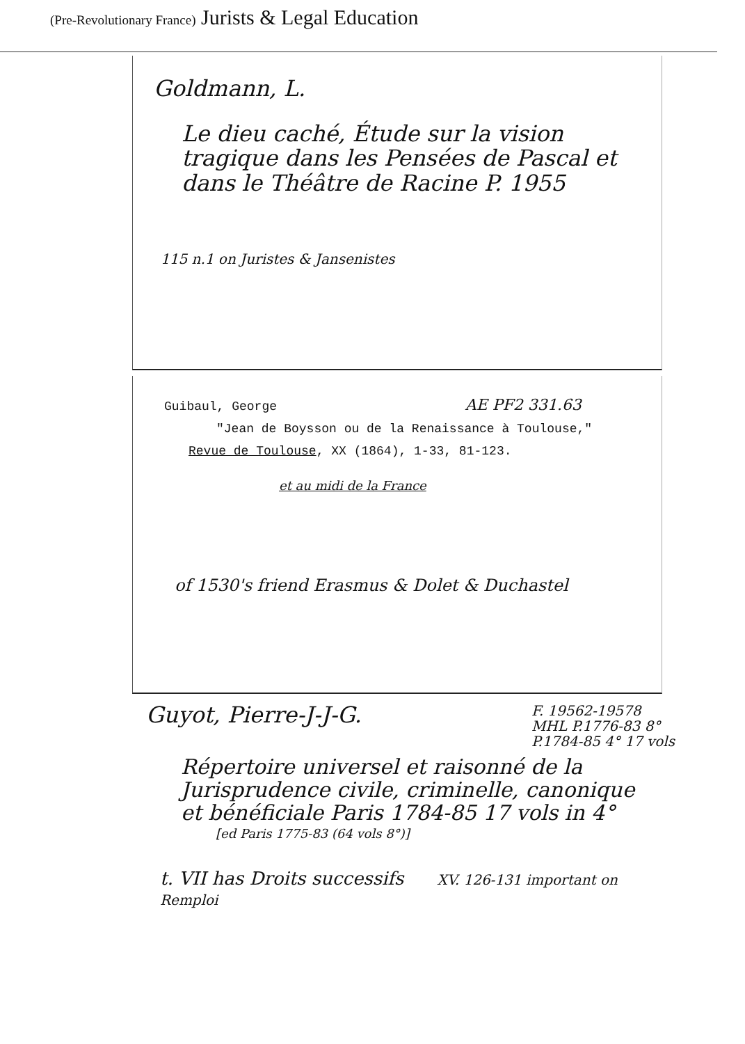(Pre-Revolutionary France) Jurists & Legal Education
Goldmann, L.
Le dieu caché, Étude sur la vision tragique dans les Pensées de Pascal et dans le Théâtre de Racine P. 1955
115 n.1 on Juristes & Jansenistes
Guibaul, George AE PF2 331.63
"Jean de Boysson ou de la Renaissance à Toulouse,"
Revue de Toulouse, XX (1864), 1-33, 81-123.
et au midi de la France
of 1530's friend Erasmus & Dolet & Duchastel
Guyot, Pierre-J-J-G. F. 19562-19578
MHL P.1776-83 8°
P.1784-85 4° 17 vols
Répertoire universel et raisonné de la Jurisprudence civile, criminelle, canonique et bénéficiale Paris 1784-85 17 vols in 4°
[ed Paris 1775-83 (64 vols 8°)]
t. VII has Droits successifs XV. 126-131 important on Remploi